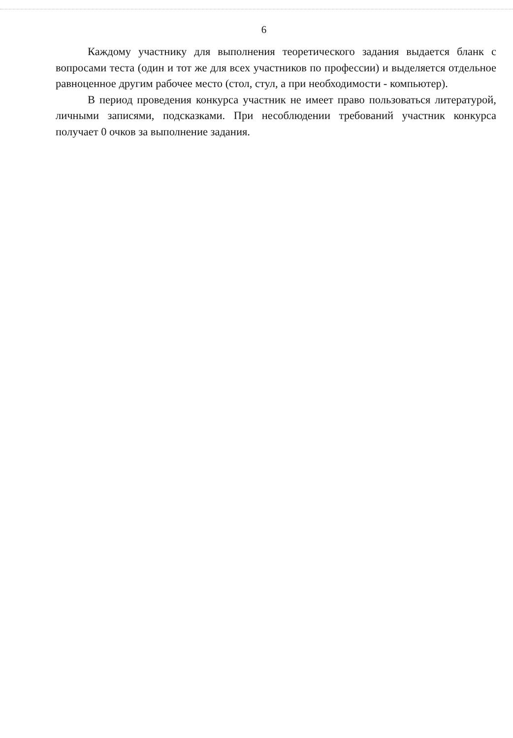6
Каждому участнику для выполнения теоретического задания выдается бланк с вопросами теста (один и тот же для всех участников по профессии) и выделяется отдельное равноценное другим рабочее место (стол, стул, а при необходимости - компьютер).
В период проведения конкурса участник не имеет право пользоваться литературой, личными записями, подсказками. При несоблюдении требований участник конкурса получает 0 очков за выполнение задания.